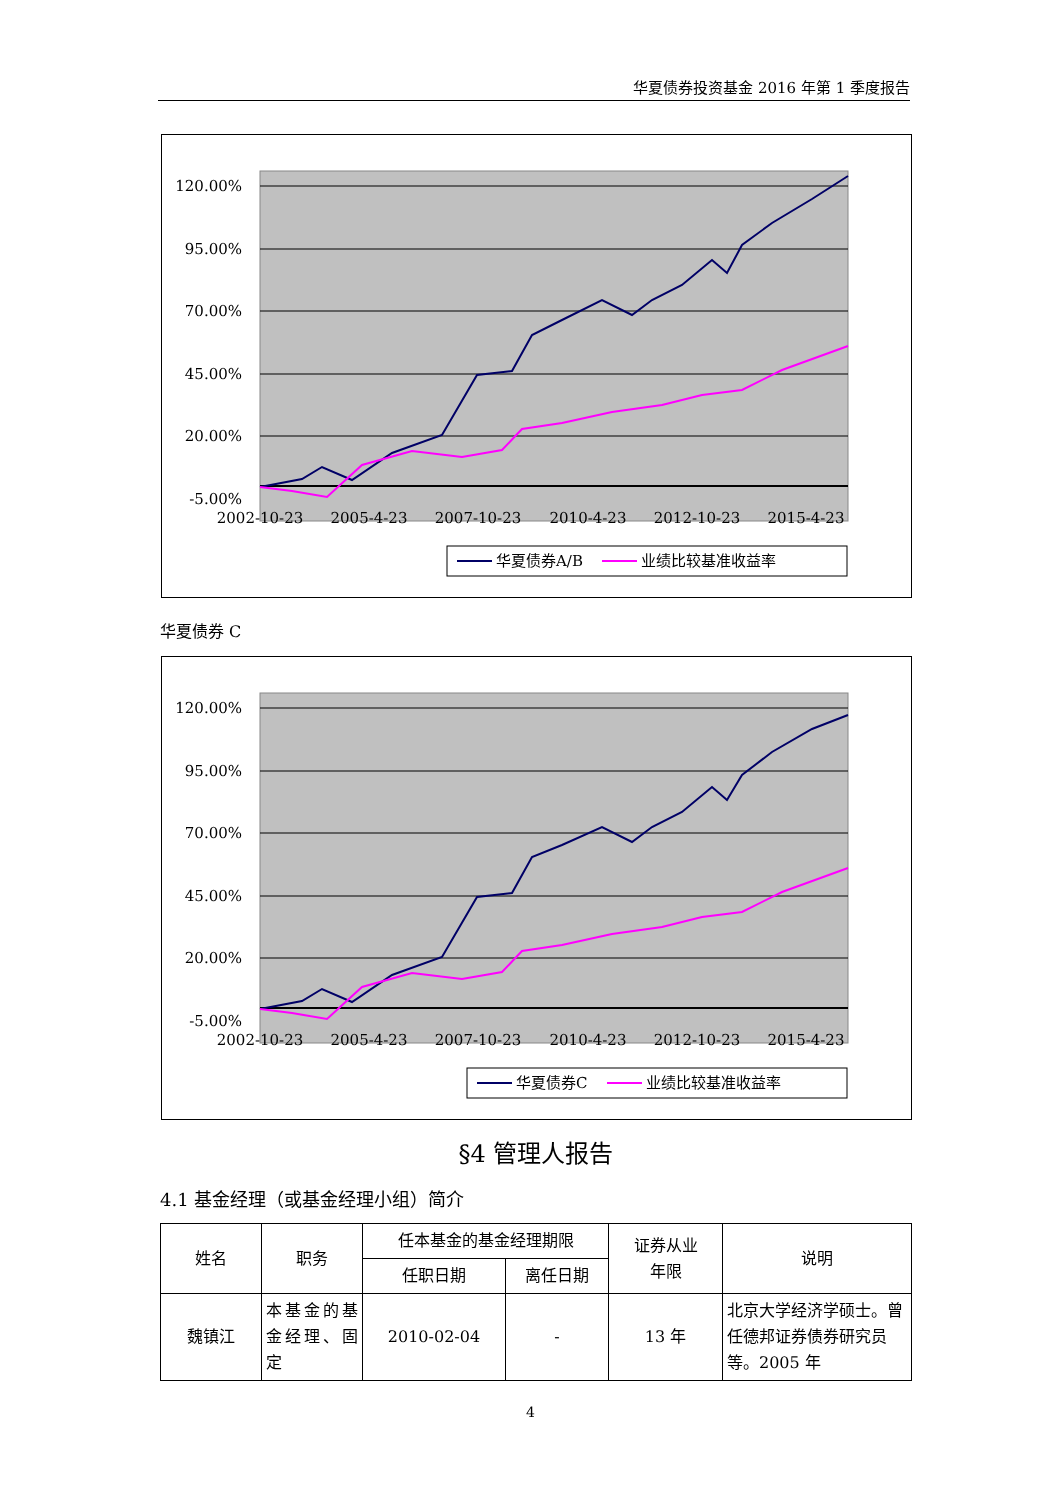华夏债券投资基金 2016 年第 1 季度报告
120.00%
95.00%
70.00%
45.00%
20.00%
-5.00%
2002-10-23
2005-4-23
2007-10-23
2010-4-23
2012-10-23
2015-4-23
华夏债券A/B
业绩比较基准收益率
华夏债券 C
120.00%
95.00%
70.00%
45.00%
20.00%
-5.00%
2002-10-23
2005-4-23
2007-10-23
2010-4-23
2012-10-23
2015-4-23
华夏债券C
业绩比较基准收益率
§4 管理人报告
4.1 基金经理（或基金经理小组）简介
| 姓名 | 职务 | 任本基金的基金经理期限 | | 证券从业 年限 | 说明 |
| --- | --- | --- | --- | --- | --- |
| | | 任职日期 | 离任日期 | | |
| 魏镇江 | 本基金的基金经理、固定 | 2010-02-04 | - | 13 年 | 北京大学经济学硕士。曾任德邦证券债券研究员等。2005 年 |
4